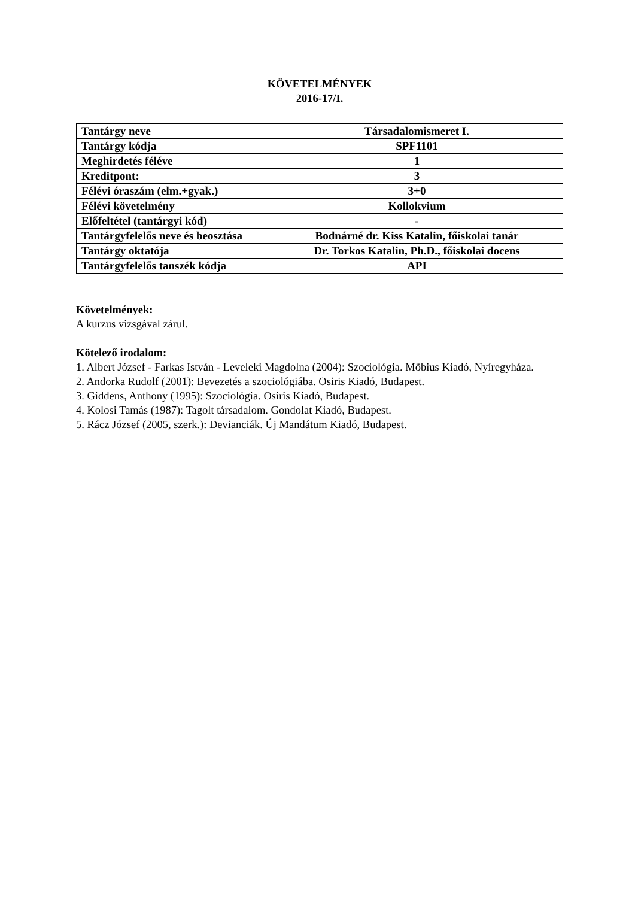KÖVETELMÉNYEK
2016-17/I.
| Tantárgy neve | Társadalomismeret I. |
| Tantárgy kódja | SPF1101 |
| Meghirdetés féléve | 1 |
| Kreditpont: | 3 |
| Félévi óraszám (elm.+gyak.) | 3+0 |
| Félévi követelmény | Kollokvium |
| Előfeltétel (tantárgyi kód) | - |
| Tantárgyfelelős neve és beosztása | Bodnárné dr. Kiss Katalin, főiskolai tanár |
| Tantárgy oktatója | Dr. Torkos Katalin, Ph.D., főiskolai docens |
| Tantárgyfelelős tanszék kódja | API |
Követelmények:
A kurzus vizsgával zárul.
Kötelező irodalom:
1. Albert József - Farkas István - Leveleki Magdolna (2004): Szociológia. Möbius Kiadó, Nyíregyháza.
2. Andorka Rudolf (2001): Bevezetés a szociológiába. Osiris Kiadó, Budapest.
3. Giddens, Anthony (1995): Szociológia. Osiris Kiadó, Budapest.
4. Kolosi Tamás (1987): Tagolt társadalom. Gondolat Kiadó, Budapest.
5. Rácz József (2005, szerk.): Devianciák. Új Mandátum Kiadó, Budapest.